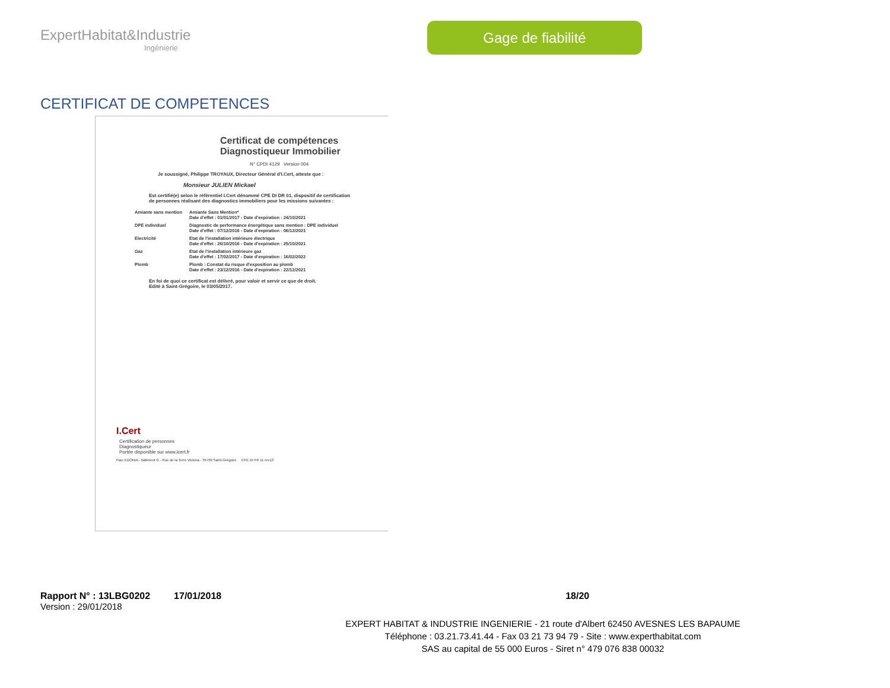ExpertHabitat&Industrie
Ingénierie
Gage de fiabilité
CERTIFICAT DE COMPETENCES
Certificat de compétences
Diagnostiqueur Immobilier
N° CPDI 4129 Version 004
Je soussigné, Philippe TROYAUX, Directeur Général d'I.Cert, atteste que :
Monsieur JULIEN Mickael
Est certifié(e) selon le référentiel I.Cert dénommé CPE DI DR 01, dispositif de certification de personnes réalisant des diagnostics immobiliers pour les missions suivantes :
| Amiante sans mention | Amiante Sans Mention* Date d'effet : 01/01/2017 - Date d'expiration : 24/10/2021 |
| DPE individuel | Diagnostic de performance énergétique sans mention : DPE individuel Date d'effet : 07/12/2016 - Date d'expiration : 06/12/2021 |
| Electricité | Etat de l'installation intérieure électrique Date d'effet : 26/10/2016 - Date d'expiration : 25/10/2021 |
| Gaz | Etat de l'installation intérieure gaz Date d'effet : 17/02/2017 - Date d'expiration : 16/02/2022 |
| Plomb | Plomb : Constat du risque d'exposition au plomb Date d'effet : 23/12/2016 - Date d'expiration : 22/12/2021 |
En foi de quoi ce certificat est délivré, pour valoir et servir ce que de droit.
Edité à Saint-Grégoire, le 03/05/2017.
I.Cert
Certification de personnes
Diagnostiqueur
Portée disponible sur www.icert.fr
Parc EDONIA - Bâtiment G - Rue de la Terre Victoria - 35760 Saint-Grégoire CPE DI FR 11 rev13
Rapport N° : 13LBG0202 17/01/2018 18/20
Version : 29/01/2018
EXPERT HABITAT & INDUSTRIE INGENIERIE - 21 route d'Albert 62450 AVESNES LES BAPAUME
Téléphone : 03.21.73.41.44 - Fax 03 21 73 94 79 - Site : www.experthabitat.com
SAS au capital de 55 000 Euros - Siret n° 479 076 838 00032